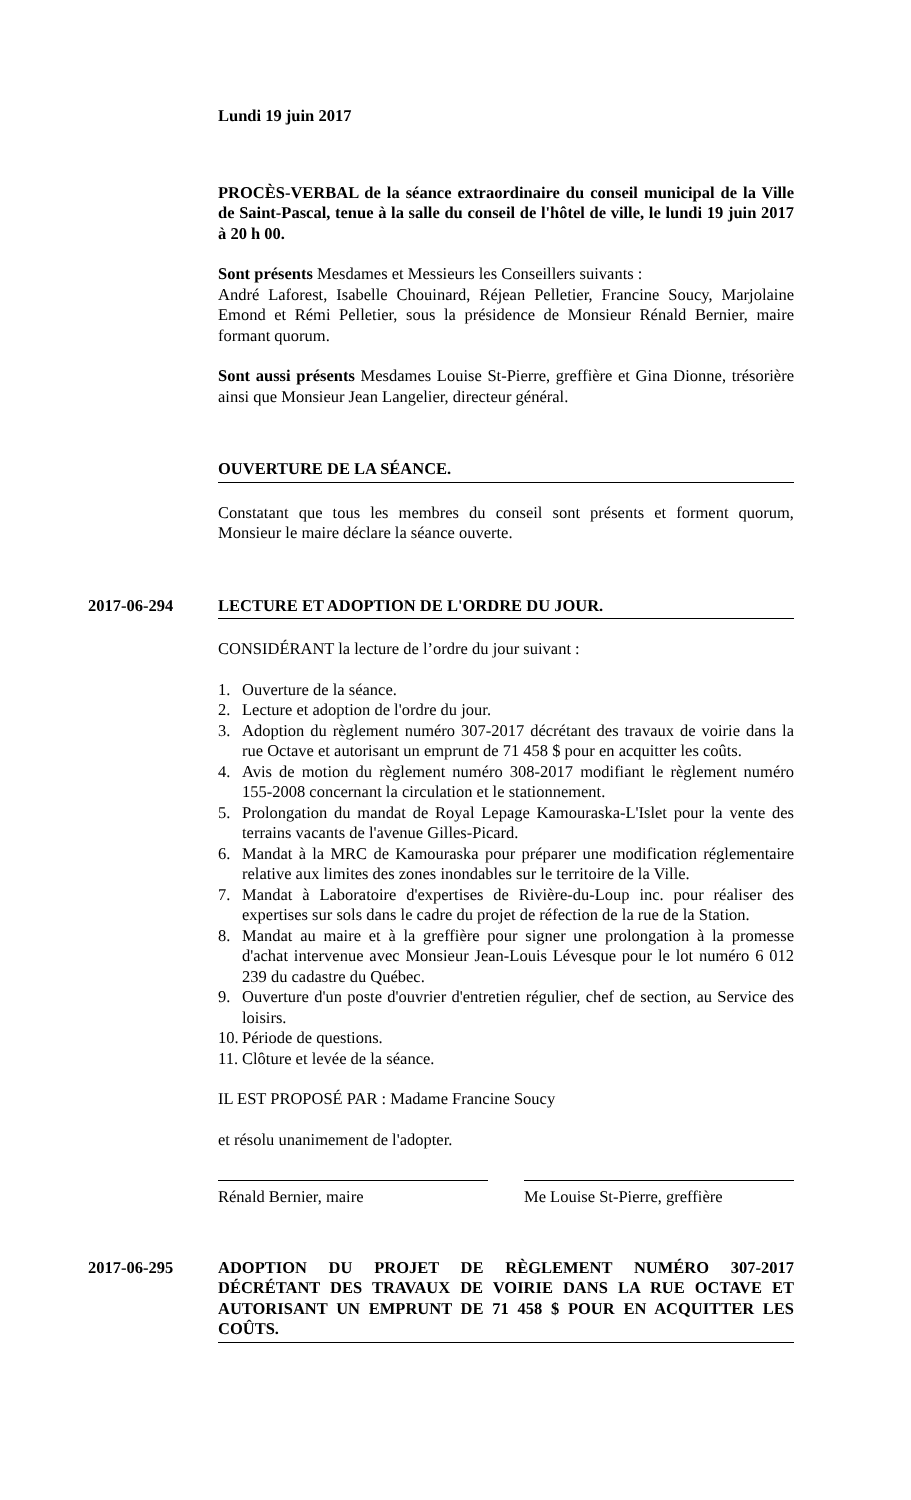Lundi 19 juin 2017
PROCÈS-VERBAL de la séance extraordinaire du conseil municipal de la Ville de Saint-Pascal, tenue à la salle du conseil de l'hôtel de ville, le lundi 19 juin 2017 à 20 h 00.
Sont présents Mesdames et Messieurs les Conseillers suivants :
André Laforest, Isabelle Chouinard, Réjean Pelletier, Francine Soucy, Marjolaine Emond et Rémi Pelletier, sous la présidence de Monsieur Rénald Bernier, maire formant quorum.
Sont aussi présents Mesdames Louise St-Pierre, greffière et Gina Dionne, trésorière ainsi que Monsieur Jean Langelier, directeur général.
OUVERTURE DE LA SÉANCE.
Constatant que tous les membres du conseil sont présents et forment quorum, Monsieur le maire déclare la séance ouverte.
2017-06-294 LECTURE ET ADOPTION DE L'ORDRE DU JOUR.
CONSIDÉRANT la lecture de l’ordre du jour suivant :
1. Ouverture de la séance.
2. Lecture et adoption de l'ordre du jour.
3. Adoption du règlement numéro 307-2017 décrétant des travaux de voirie dans la rue Octave et autorisant un emprunt de 71 458 $ pour en acquitter les coûts.
4. Avis de motion du règlement numéro 308-2017 modifiant le règlement numéro 155-2008 concernant la circulation et le stationnement.
5. Prolongation du mandat de Royal Lepage Kamouraska-L'Islet pour la vente des terrains vacants de l'avenue Gilles-Picard.
6. Mandat à la MRC de Kamouraska pour préparer une modification réglementaire relative aux limites des zones inondables sur le territoire de la Ville.
7. Mandat à Laboratoire d'expertises de Rivière-du-Loup inc. pour réaliser des expertises sur sols dans le cadre du projet de réfection de la rue de la Station.
8. Mandat au maire et à la greffière pour signer une prolongation à la promesse d'achat intervenue avec Monsieur Jean-Louis Lévesque pour le lot numéro 6 012 239 du cadastre du Québec.
9. Ouverture d'un poste d'ouvrier d'entretien régulier, chef de section, au Service des loisirs.
10. Période de questions.
11. Clôture et levée de la séance.
IL EST PROPOSÉ PAR : Madame Francine Soucy
et résolu unanimement de l'adopter.
Rénald Bernier, maire Me Louise St-Pierre, greffière
2017-06-295 ADOPTION DU PROJET DE RÈGLEMENT NUMÉRO 307-2017 DÉCRÉTANT DES TRAVAUX DE VOIRIE DANS LA RUE OCTAVE ET AUTORISANT UN EMPRUNT DE 71 458 $ POUR EN ACQUITTER LES COÛTS.